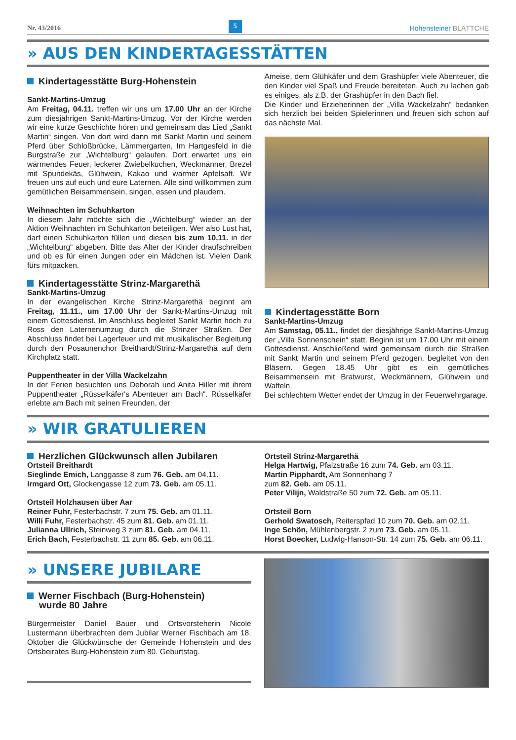Nr. 43/2016 5 Hohensteiner BLÄTTCHE
» AUS DEN KINDERTAGESSTÄTTEN
Kindertagesstätte Burg-Hohenstein
Sankt-Martins-Umzug
Am Freitag, 04.11. treffen wir uns um 17.00 Uhr an der Kirche zum diesjährigen Sankt-Martins-Umzug. Vor der Kirche werden wir eine kurze Geschichte hören und gemeinsam das Lied „Sankt Martin“ singen. Von dort wird dann mit Sankt Martin und seinem Pferd über Schloßbrücke, Lämmergarten, Im Hartgesfeld in die Burgstraße zur „Wichtelburg“ gelaufen. Dort erwartet uns ein wärmendes Feuer, leckerer Zwiebelkuchen, Weckmänner, Brezel mit Spundekäs, Glühwein, Kakao und warmer Apfelsaft. Wir freuen uns auf euch und eure Laternen. Alle sind willkommen zum gemütlichen Beisammensein, singen, essen und plaudern.
Weihnachten im Schuhkarton
In diesem Jahr möchte sich die „Wichtelburg“ wieder an der Aktion Weihnachten im Schuhkarton beteiligen. Wer also Lust hat, darf einen Schuhkarton füllen und diesen bis zum 10.11. in der „Wichtelburg“ abgeben. Bitte das Alter der Kinder draufschreiben und ob es für einen Jungen oder ein Mädchen ist. Vielen Dank fürs mitpacken.
Kindertagesstätte Strinz-Margarethä
Sankt-Martins-Umzug
In der evangelischen Kirche Strinz-Margarethä beginnt am Freitag, 11.11., um 17.00 Uhr der Sankt-Martins-Umzug mit einem Gottesdienst. Im Anschluss begleitet Sankt Martin hoch zu Ross den Laternenumzug durch die Strinzer Straßen. Der Abschluss findet bei Lagerfeuer und mit musikalischer Begleitung durch den Posaunenchor Breithardt/Strinz-Margarethä auf dem Kirchplatz statt.
Puppentheater in der Villa Wackelzahn
In der Ferien besuchten uns Deborah und Anita Hiller mit ihrem Puppentheater „Rüsselkäfer‘s Abenteuer am Bach“. Rüsselkäfer erlebte am Bach mit seinen Freunden, der
Ameise, dem Glühkäfer und dem Grashüpfer viele Abenteuer, die den Kinder viel Spaß und Freude bereiteten. Auch zu lachen gab es einiges, als z.B. der Grashüpfer in den Bach fiel.
Die Kinder und Erzieherinnen der „Villa Wackelzahn“ bedanken sich herzlich bei beiden Spielerinnen und freuen sich schon auf das nächste Mal.
Kindertagesstätte Born
Sankt-Martins-Umzug
Am Samstag, 05.11., findet der diesjährige Sankt-Martins-Umzug der „Villa Sonnenschein“ statt. Beginn ist um 17.00 Uhr mit einem Gottesdienst. Anschließend wird gemeinsam durch die Straßen mit Sankt Martin und seinem Pferd gezogen, begleitet von den Bläsern. Gegen 18.45 Uhr gibt es ein gemütliches Beisammensein mit Bratwurst, Weckmännern, Glühwein und Waffeln.
Bei schlechtem Wetter endet der Umzug in der Feuerwehrgarage.
» WIR GRATULIEREN
Herzlichen Glückwunsch allen Jubilaren
Ortsteil Breithardt
Sieglinde Emich, Langgasse 8 zum 76. Geb. am 04.11.
Irmgard Ott, Glockengasse 12 zum 73. Geb. am 05.11.
Ortsteil Holzhausen über Aar
Reiner Fuhr, Festerbachstr. 7 zum 75. Geb. am 01.11.
Willi Fuhr, Festerbachstr. 45 zum 81. Geb. am 01.11.
Julianna Ullrich, Steinweg 3 zum 81. Geb. am 04.11.
Erich Bach, Festerbachstr. 11 zum 85. Geb. am 06.11.
Ortsteil Strinz-Margarethä
Helga Hartwig, Pfalzstraße 16 zum 74. Geb. am 03.11.
Martin Pipphardt, Am Sonnenhang 7
zum 82. Geb. am 05.11.
Peter Vilijn, Waldstraße 50 zum 72. Geb. am 05.11.
Ortsteil Born
Gerhold Swatosch, Reiterspfad 10 zum 70. Geb. am 02.11.
Inge Schön, Mühlenbergstr. 2 zum 73. Geb. am 05.11.
Horst Boecker, Ludwig-Hanson-Str. 14 zum 75. Geb. am 06.11.
» UNSERE JUBILARE
Werner Fischbach (Burg-Hohenstein)
wurde 80 Jahre
Bürgermeister Daniel Bauer und Ortsvorsteherin Nicole Lustermann überbrachten dem Jubilar Werner Fischbach am 18. Oktober die Glückwünsche der Gemeinde Hohenstein und des Ortsbeirates Burg-Hohenstein zum 80. Geburtstag.